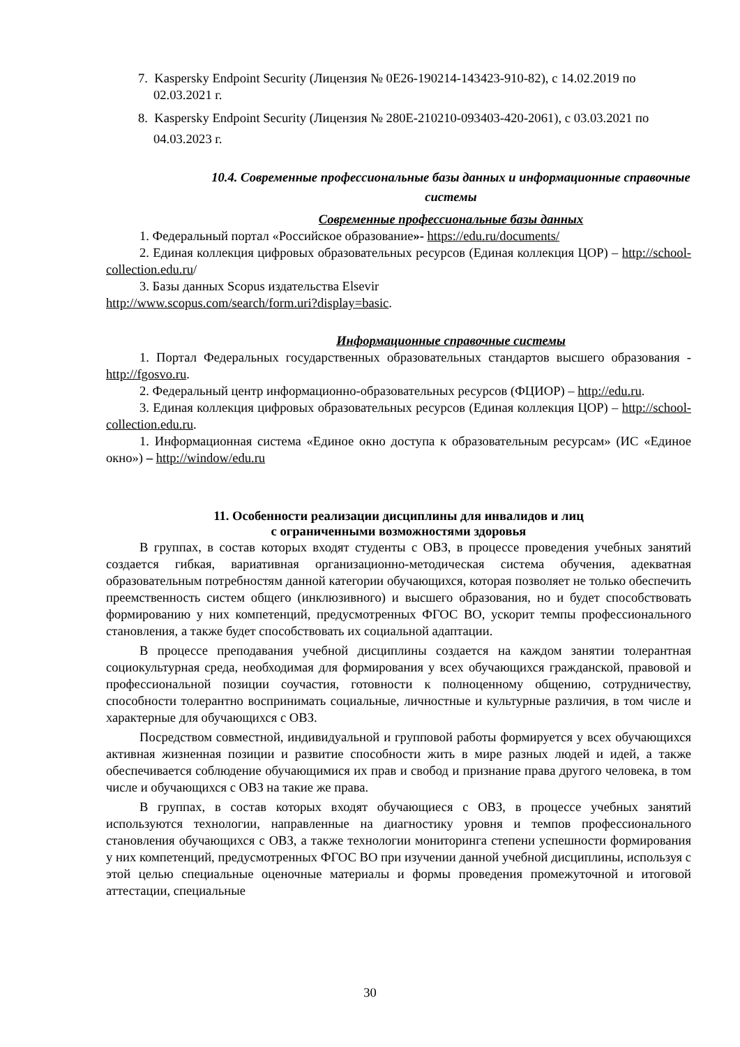7. Kaspersky Endpoint Security (Лицензия № 0E26-190214-143423-910-82), с 14.02.2019 по 02.03.2021 г.
8. Kaspersky Endpoint Security (Лицензия № 280E-210210-093403-420-2061), с 03.03.2021 по 04.03.2023 г.
10.4. Современные профессиональные базы данных и информационные справочные системы
Современные профессиональные базы данных
1. Федеральный портал «Российское образование»- https://edu.ru/documents/
2. Единая коллекция цифровых образовательных ресурсов (Единая коллекция ЦОР) – http://school-collection.edu.ru/
3. Базы данных Scopus издательства Elsevir
http://www.scopus.com/search/form.uri?display=basic.
Информационные справочные системы
1. Портал Федеральных государственных образовательных стандартов высшего образования - http://fgosvo.ru.
2. Федеральный центр информационно-образовательных ресурсов (ФЦИОР) – http://edu.ru.
3. Единая коллекция цифровых образовательных ресурсов (Единая коллекция ЦОР) – http://school-collection.edu.ru.
1. Информационная система «Единое окно доступа к образовательным ресурсам» (ИС «Единое окно») – http://window/edu.ru
11. Особенности реализации дисциплины для инвалидов и лиц
с ограниченными возможностями здоровья
В группах, в состав которых входят студенты с ОВЗ, в процессе проведения учебных занятий создается гибкая, вариативная организационно-методическая система обучения, адекватная образовательным потребностям данной категории обучающихся, которая позволяет не только обеспечить преемственность систем общего (инклюзивного) и высшего образования, но и будет способствовать формированию у них компетенций, предусмотренных ФГОС ВО, ускорит темпы профессионального становления, а также будет способствовать их социальной адаптации.
В процессе преподавания учебной дисциплины создается на каждом занятии толерантная социокультурная среда, необходимая для формирования у всех обучающихся гражданской, правовой и профессиональной позиции соучастия, готовности к полноценному общению, сотрудничеству, способности толерантно воспринимать социальные, личностные и культурные различия, в том числе и характерные для обучающихся с ОВЗ.
Посредством совместной, индивидуальной и групповой работы формируется у всех обучающихся активная жизненная позиции и развитие способности жить в мире разных людей и идей, а также обеспечивается соблюдение обучающимися их прав и свобод и признание права другого человека, в том числе и обучающихся с ОВЗ на такие же права.
В группах, в состав которых входят обучающиеся с ОВЗ, в процессе учебных занятий используются технологии, направленные на диагностику уровня и темпов профессионального становления обучающихся с ОВЗ, а также технологии мониторинга степени успешности формирования у них компетенций, предусмотренных ФГОС ВО при изучении данной учебной дисциплины, используя с этой целью специальные оценочные материалы и формы проведения промежуточной и итоговой аттестации, специальные
30